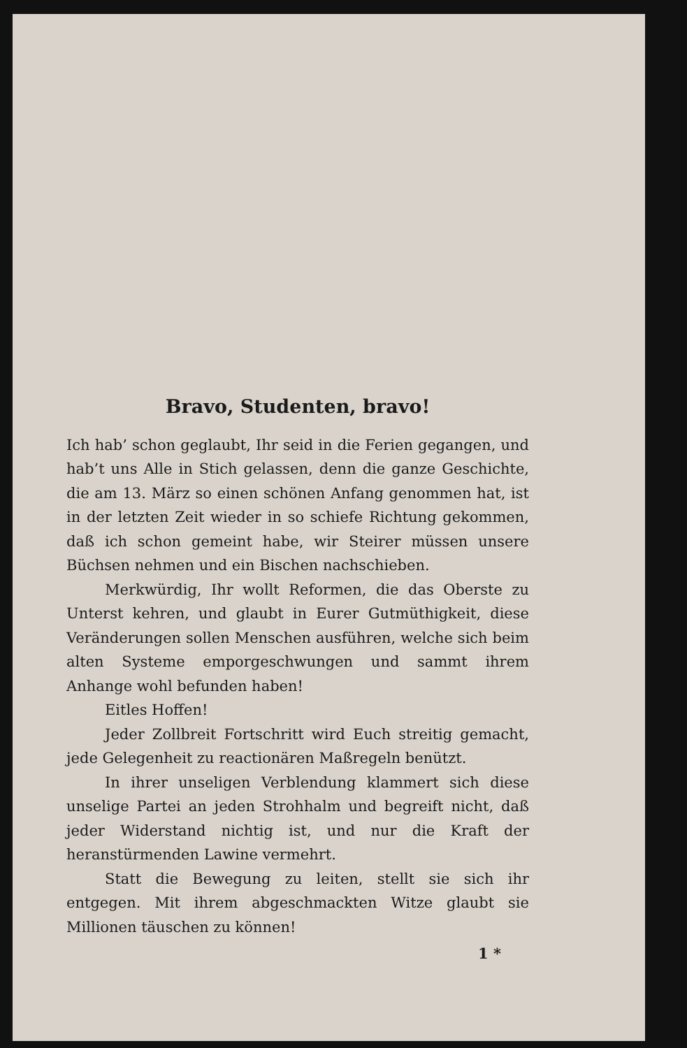Bravo, Studenten, bravo!
Ich hab’ schon geglaubt, Ihr seid in die Ferien gegangen, und hab’t uns Alle in Stich gelassen, denn die ganze Geschichte, die am 13. März so einen schönen Anfang genommen hat, ist in der letzten Zeit wieder in so schiefe Richtung gekommen, daß ich schon gemeint habe, wir Steirer müssen unsere Büchsen nehmen und ein Bischen nachschieben.
Merkwürdig, Ihr wollt Reformen, die das Oberste zu Unterst kehren, und glaubt in Eurer Gutmüthigkeit, diese Veränderungen sollen Menschen ausführen, welche sich beim alten Systeme emporgeschwungen und sammt ihrem Anhange wohl befunden haben!
Eitles Hoffen!
Jeder Zollbreit Fortschritt wird Euch streitig gemacht, jede Gelegenheit zu reactionären Maßregeln benützt.
In ihrer unseligen Verblendung klammert sich diese unselige Partei an jeden Strohhalm und begreift nicht, daß jeder Widerstand nichtig ist, und nur die Kraft der heranstürmenden Lawine vermehrt.
Statt die Bewegung zu leiten, stellt sie sich ihr entgegen. Mit ihrem abgeschmackten Witze glaubt sie Millionen täuschen zu können!
1 *